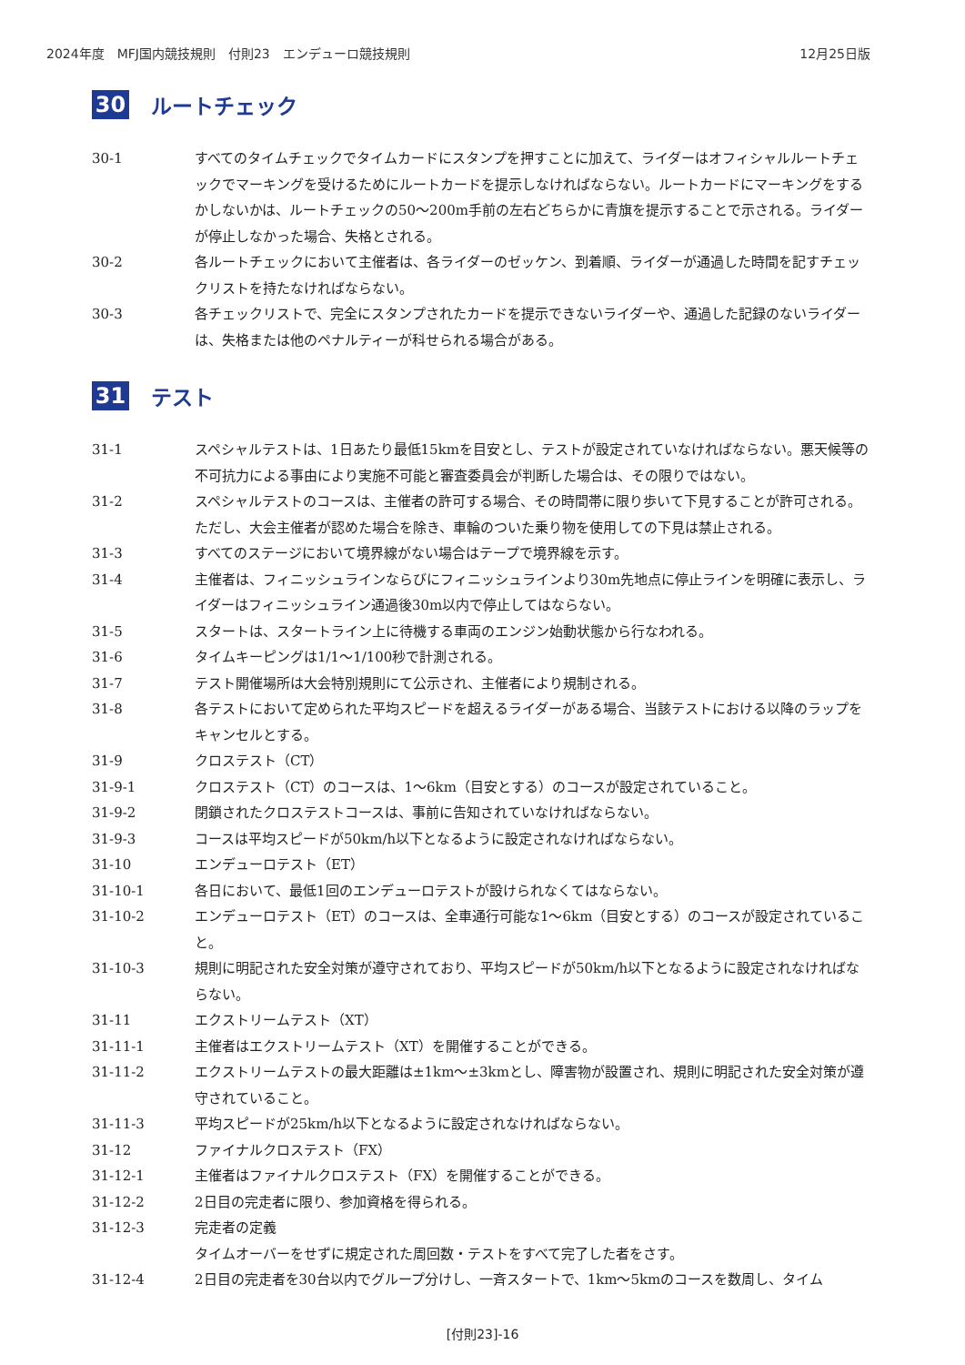2024年度　MFJ国内競技規則　付則23　エンデューロ競技規則 12月25日版
30 ルートチェック
30-1 すべてのタイムチェックでタイムカードにスタンプを押すことに加えて、ライダーはオフィシャルルートチェックでマーキングを受けるためにルートカードを提示しなければならない。ルートカードにマーキングをするかしないかは、ルートチェックの50～200m手前の左右どちらかに青旗を提示することで示される。ライダーが停止しなかった場合、失格とされる。
30-2 各ルートチェックにおいて主催者は、各ライダーのゼッケン、到着順、ライダーが通過した時間を記すチェックリストを持たなければならない。
30-3 各チェックリストで、完全にスタンプされたカードを提示できないライダーや、通過した記録のないライダーは、失格または他のペナルティーが科せられる場合がある。
31 テスト
31-1 スペシャルテストは、1日あたり最低15kmを目安とし、テストが設定されていなければならない。悪天候等の不可抗力による事由により実施不可能と審査委員会が判断した場合は、その限りではない。
31-2 スペシャルテストのコースは、主催者の許可する場合、その時間帯に限り歩いて下見することが許可される。ただし、大会主催者が認めた場合を除き、車輪のついた乗り物を使用しての下見は禁止される。
31-3 すべてのステージにおいて境界線がない場合はテープで境界線を示す。
31-4 主催者は、フィニッシュラインならびにフィニッシュラインより30m先地点に停止ラインを明確に表示し、ライダーはフィニッシュライン通過後30m以内で停止してはならない。
31-5 スタートは、スタートライン上に待機する車両のエンジン始動状態から行なわれる。
31-6 タイムキーピングは1/1～1/100秒で計測される。
31-7 テスト開催場所は大会特別規則にて公示され、主催者により規制される。
31-8 各テストにおいて定められた平均スピードを超えるライダーがある場合、当該テストにおける以降のラップをキャンセルとする。
31-9 クロステスト（CT）
31-9-1 クロステスト（CT）のコースは、1～6km（目安とする）のコースが設定されていること。
31-9-2 閉鎖されたクロステストコースは、事前に告知されていなければならない。
31-9-3 コースは平均スピードが50km/h以下となるように設定されなければならない。
31-10 エンデューロテスト（ET）
31-10-1 各日において、最低1回のエンデューロテストが設けられなくてはならない。
31-10-2 エンデューロテスト（ET）のコースは、全車通行可能な1～6km（目安とする）のコースが設定されていること。
31-10-3 規則に明記された安全対策が遵守されており、平均スピードが50km/h以下となるように設定されなければならない。
31-11 エクストリームテスト（XT）
31-11-1 主催者はエクストリームテスト（XT）を開催することができる。
31-11-2 エクストリームテストの最大距離は±1km～±3kmとし、障害物が設置され、規則に明記された安全対策が遵守されていること。
31-11-3 平均スピードが25km/h以下となるように設定されなければならない。
31-12 ファイナルクロステスト（FX）
31-12-1 主催者はファイナルクロステスト（FX）を開催することができる。
31-12-2 2日目の完走者に限り、参加資格を得られる。
31-12-3 完走者の定義
タイムオーバーをせずに規定された周回数・テストをすべて完了した者をさす。
31-12-4 2日目の完走者を30台以内でグループ分けし、一斉スタートで、1km～5kmのコースを数周し、タイム
[付則23]-16